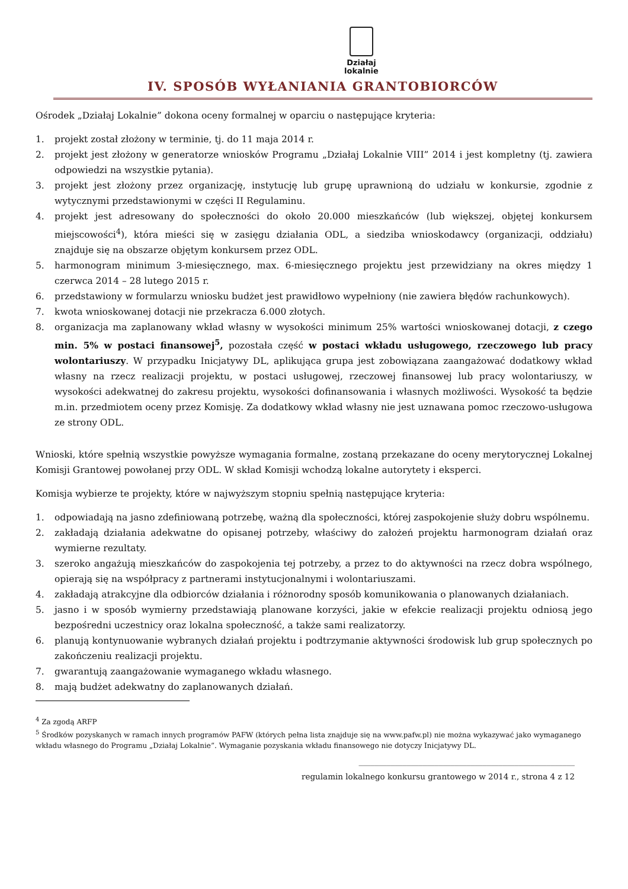Działaj
lokalnie
IV. SPOSÓB WYŁANIANIA GRANTOBIORCÓW
Ośrodek „Działaj Lokalnie” dokona oceny formalnej w oparciu o następujące kryteria:
1. projekt został złożony w terminie, tj. do 11 maja 2014 r.
2. projekt jest złożony w generatorze wniosków Programu „Działaj Lokalnie VIII” 2014 i jest kompletny (tj. zawiera odpowiedzi na wszystkie pytania).
3. projekt jest złożony przez organizację, instytucję lub grupę uprawnioną do udziału w konkursie, zgodnie z wytycznymi przedstawionymi w części II Regulaminu.
4. projekt jest adresowany do społeczności do około 20.000 mieszkańców (lub większej, objętej konkursem miejscowości<sup>4</sup>), która mieści się w zasięgu działania ODL, a siedziba wnioskodawcy (organizacji, oddziału) znajduje się na obszarze objętym konkursem przez ODL.
5. harmonogram minimum 3-miesięcznego, max. 6-miesięcznego projektu jest przewidziany na okres między 1 czerwca 2014 – 28 lutego 2015 r.
6. przedstawiony w formularzu wniosku budżet jest prawidłowo wypełniony (nie zawiera błędów rachunkowych).
7. kwota wnioskowanej dotacji nie przekracza 6.000 złotych.
8. organizacja ma zaplanowany wkład własny w wysokości minimum 25% wartości wnioskowanej dotacji, z czego min. 5% w postaci finansowej<sup>5</sup>, pozostała część w postaci wkładu usługowego, rzeczowego lub pracy wolontariuszy. W przypadku Inicjatywy DL, aplikująca grupa jest zobowiązana zaangażować dodatkowy wkład własny na rzecz realizacji projektu, w postaci usługowej, rzeczowej finansowej lub pracy wolontariuszy, w wysokości adekwatnej do zakresu projektu, wysokości dofinansowania i własnych możliwości. Wysokość ta będzie m.in. przedmiotem oceny przez Komisję. Za dodatkowy wkład własny nie jest uznawana pomoc rzeczowo-usługowa ze strony ODL.
Wnioski, które spełnią wszystkie powyższe wymagania formalne, zostaną przekazane do oceny merytorycznej Lokalnej Komisji Grantowej powołanej przy ODL. W skład Komisji wchodzą lokalne autorytety i eksperci.
Komisja wybierze te projekty, które w najwyższym stopniu spełnią następujące kryteria:
1. odpowiadają na jasno zdefiniowaną potrzebę, ważną dla społeczności, której zaspokojenie służy dobru wspólnemu.
2. zakładają działania adekwatne do opisanej potrzeby, właściwy do założeń projektu harmonogram działań oraz wymierne rezultaty.
3. szeroko angażują mieszkańców do zaspokojenia tej potrzeby, a przez to do aktywności na rzecz dobra wspólnego, opierają się na współpracy z partnerami instytucjonalnymi i wolontariuszami.
4. zakładają atrakcyjne dla odbiorców działania i różnorodny sposób komunikowania o planowanych działaniach.
5. jasno i w sposób wymierny przedstawiają planowane korzyści, jakie w efekcie realizacji projektu odniosą jego bezpośredni uczestnicy oraz lokalna społeczność, a także sami realizatorzy.
6. planują kontynuowanie wybranych działań projektu i podtrzymanie aktywności środowisk lub grup społecznych po zakończeniu realizacji projektu.
7. gwarantują zaangażowanie wymaganego wkładu własnego.
8. mają budżet adekwatny do zaplanowanych działań.
<sup>4</sup> Za zgodą ARFP
<sup>5</sup> Środków pozyskanych w ramach innych programów PAFW (których pełna lista znajduje się na www.pafw.pl) nie można wykazywać jako wymaganego wkładu własnego do Programu „Działaj Lokalnie”. Wymaganie pozyskania wkładu finansowego nie dotyczy Inicjatywy DL.
______________________________________________________
regulamin lokalnego konkursu grantowego w 2014 r., strona 4 z 12